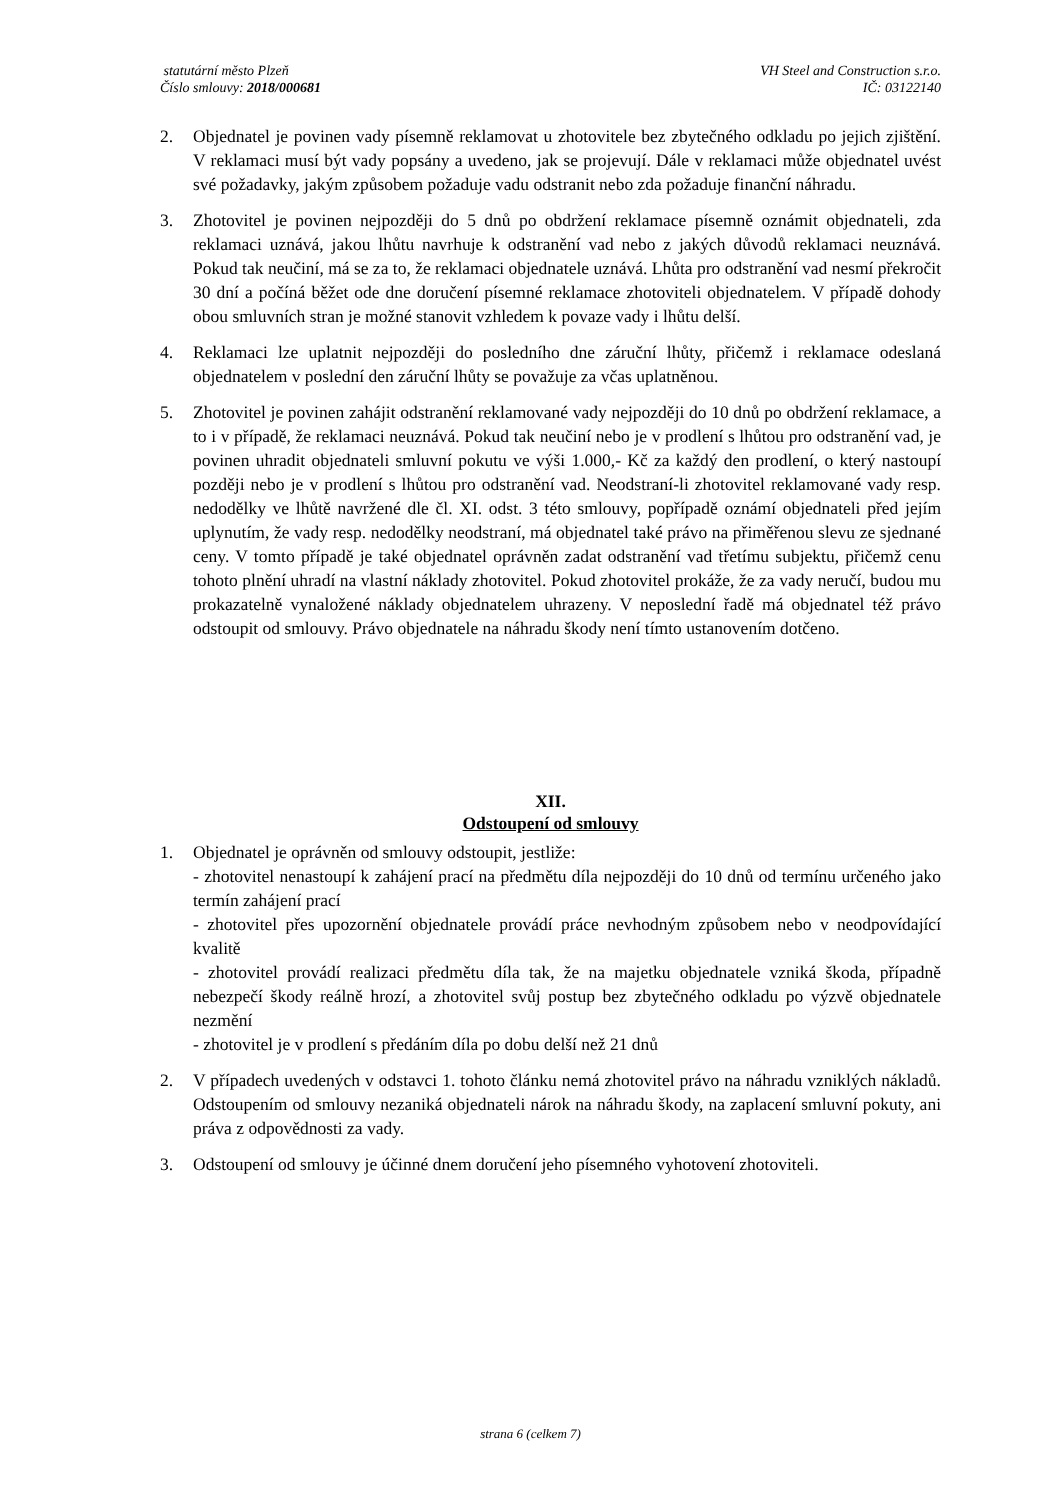statutární město Plzeň
Číslo smlouvy: 2018/000681
VH Steel and Construction s.r.o.
IČ: 03122140
2. Objednatel je povinen vady písemně reklamovat u zhotovitele bez zbytečného odkladu po jejich zjištění. V reklamaci musí být vady popsány a uvedeno, jak se projevují. Dále v reklamaci může objednatel uvést své požadavky, jakým způsobem požaduje vadu odstranit nebo zda požaduje finanční náhradu.
3. Zhotovitel je povinen nejpozději do 5 dnů po obdržení reklamace písemně oznámit objednateli, zda reklamaci uznává, jakou lhůtu navrhuje k odstranění vad nebo z jakých důvodů reklamaci neuznává. Pokud tak neučiní, má se za to, že reklamaci objednatele uznává. Lhůta pro odstranění vad nesmí překročit 30 dní a počíná běžet ode dne doručení písemné reklamace zhotoviteli objednatelem. V případě dohody obou smluvních stran je možné stanovit vzhledem k povaze vady i lhůtu delší.
4. Reklamaci lze uplatnit nejpozději do posledního dne záruční lhůty, přičemž i reklamace odeslaná objednatelem v poslední den záruční lhůty se považuje za včas uplatněnou.
5. Zhotovitel je povinen zahájit odstranění reklamované vady nejpozději do 10 dnů po obdržení reklamace, a to i v případě, že reklamaci neuznává. Pokud tak neučiní nebo je v prodlení s lhůtou pro odstranění vad, je povinen uhradit objednateli smluvní pokutu ve výši 1.000,- Kč za každý den prodlení, o který nastoupí později nebo je v prodlení s lhůtou pro odstranění vad. Neodstraní-li zhotovitel reklamované vady resp. nedodělky ve lhůtě navržené dle čl. XI. odst. 3 této smlouvy, popřípadě oznámí objednateli před jejím uplynutím, že vady resp. nedodělky neodstraní, má objednatel také právo na přiměřenou slevu ze sjednané ceny. V tomto případě je také objednatel oprávněn zadat odstranění vad třetímu subjektu, přičemž cenu tohoto plnění uhradí na vlastní náklady zhotovitel. Pokud zhotovitel prokáže, že za vady neručí, budou mu prokazatelně vynaložené náklady objednatelem uhrazeny. V neposlední řadě má objednatel též právo odstoupit od smlouvy. Právo objednatele na náhradu škody není tímto ustanovením dotčeno.
XII.
Odstoupení od smlouvy
1. Objednatel je oprávněn od smlouvy odstoupit, jestliže:
- zhotovitel nenastoupí k zahájení prací na předmětu díla nejpozději do 10 dnů od termínu určeného jako termín zahájení prací
- zhotovitel přes upozornění objednatele provádí práce nevhodným způsobem nebo v neodpovídající kvalitě
- zhotovitel provádí realizaci předmětu díla tak, že na majetku objednatele vzniká škoda, případně nebezpečí škody reálně hrozí, a zhotovitel svůj postup bez zbytečného odkladu po výzvě objednatele nezmění
- zhotovitel je v prodlení s předáním díla po dobu delší než 21 dnů
2. V případech uvedených v odstavci 1. tohoto článku nemá zhotovitel právo na náhradu vzniklých nákladů. Odstoupením od smlouvy nezaniká objednateli nárok na náhradu škody, na zaplacení smluvní pokuty, ani práva z odpovědnosti za vady.
3. Odstoupení od smlouvy je účinné dnem doručení jeho písemného vyhotovení zhotoviteli.
strana 6 (celkem 7)